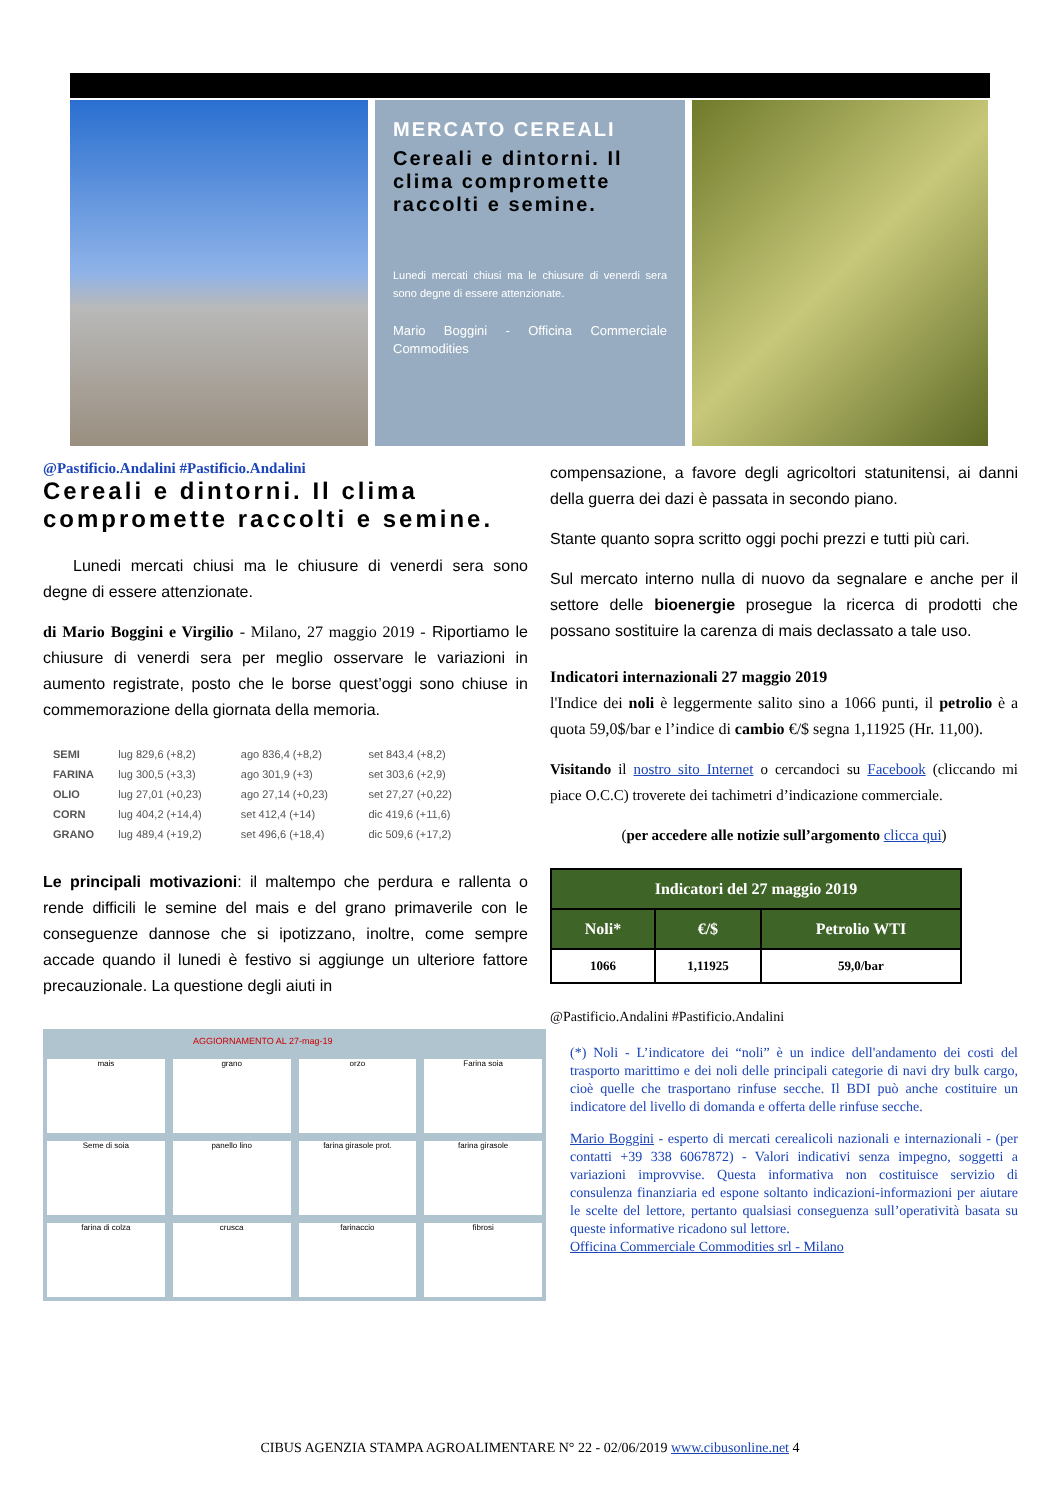MERCATO CEREALI
Cereali e dintorni. Il clima compromette raccolti e semine.
Lunedi mercati chiusi ma le chiusure di venerdi sera sono degne di essere attenzionate.
Mario Boggini - Officina Commerciale Commodities
@Pastificio.Andalini #Pastificio.Andalini
Cereali e dintorni. Il clima compromette raccolti e semine.
Lunedi mercati chiusi ma le chiusure di venerdi sera sono degne di essere attenzionate.
di Mario Boggini e Virgilio - Milano, 27 maggio 2019 - Riportiamo le chiusure di venerdi sera per meglio osservare le variazioni in aumento registrate, posto che le borse quest’oggi sono chiuse in commemorazione della giornata della memoria.
| SEMI | lug 829,6 (+8,2) | ago 836,4 (+8,2) | set 843,4 (+8,2) |
| FARINA | lug 300,5 (+3,3) | ago 301,9 (+3) | set 303,6 (+2,9) |
| OLIO | lug 27,01 (+0,23) | ago 27,14 (+0,23) | set 27,27 (+0,22) |
| CORN | lug 404,2 (+14,4) | set 412,4 (+14) | dic 419,6 (+11,6) |
| GRANO | lug 489,4 (+19,2) | set 496,6 (+18,4) | dic 509,6 (+17,2) |
Le principali motivazioni: il maltempo che perdura e rallenta o rende difficili le semine del mais e del grano primaverile con le conseguenze dannose che si ipotizzano, inoltre, come sempre accade quando il lunedi è festivo si aggiunge un ulteriore fattore precauzionale. La questione degli aiuti in
mais
grano
orzo
Farina soia
Seme di soia
panello lino
farina girasole prot.
farina girasole
farina di colza
crusca
farinaccio
fibrosi
AGGIORNAMENTO AL 27-mag-19
compensazione, a favore degli agricoltori statunitensi, ai danni della guerra dei dazi è passata in secondo piano.
Stante quanto sopra scritto oggi pochi prezzi e tutti più cari.
Sul mercato interno nulla di nuovo da segnalare e anche per il settore delle bioenergie prosegue la ricerca di prodotti che possano sostituire la carenza di mais declassato a tale uso.
Indicatori internazionali 27 maggio 2019
l'Indice dei noli è leggermente salito sino a 1066 punti, il petrolio è a quota 59,0$/bar e l’indice di cambio €/$ segna 1,11925 (Hr. 11,00).
Visitando il nostro sito Internet o cercandoci su Facebook (cliccando mi piace O.C.C) troverete dei tachimetri d’indicazione commerciale.
(per accedere alle notizie sull’argomento clicca qui)
| Indicatori del 27 maggio 2019 | | |
| --- | --- | --- |
| Noli* | €/$ | Petrolio WTI |
| 1066 | 1,11925 | 59,0/bar |
@Pastificio.Andalini #Pastificio.Andalini
(*) Noli - L’indicatore dei “noli” è un indice dell'andamento dei costi del trasporto marittimo e dei noli delle principali categorie di navi dry bulk cargo, cioè quelle che trasportano rinfuse secche. Il BDI può anche costituire un indicatore del livello di domanda e offerta delle rinfuse secche.
Mario Boggini - esperto di mercati cerealicoli nazionali e internazionali - (per contatti +39 338 6067872) - Valori indicativi senza impegno, soggetti a variazioni improvvise. Questa informativa non costituisce servizio di consulenza finanziaria ed espone soltanto indicazioni-informazioni per aiutare le scelte del lettore, pertanto qualsiasi conseguenza sull’operatività basata su queste informative ricadono sul lettore.
Officina Commerciale Commodities srl - Milano
CIBUS AGENZIA STAMPA AGROALIMENTARE N° 22 - 02/06/2019 www.cibusonline.net 4